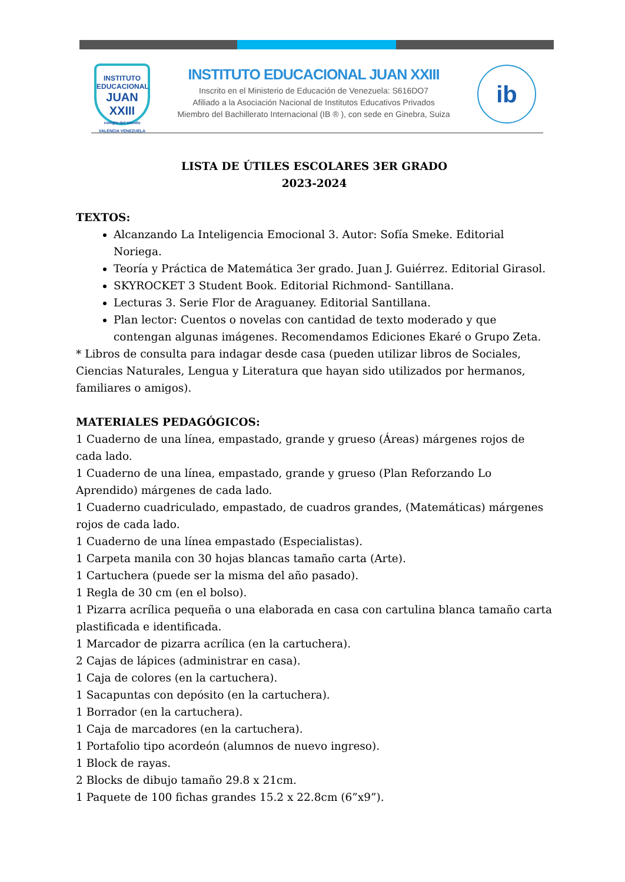INSTITUTO EDUCACIONAL
JUAN XXIII
colegio del mundo
VALENCIA VENEZUELA
INSTITUTO EDUCACIONAL JUAN XXIII
Inscrito en el Ministerio de Educación de Venezuela: S616DO7
Afiliado a la Asociación Nacional de Institutos Educativos Privados
Miembro del Bachillerato Internacional (IB ® ), con sede en Ginebra, Suiza
ib
LISTA DE ÚTILES ESCOLARES 3ER GRADO
2023-2024
TEXTOS:
Alcanzando La Inteligencia Emocional 3. Autor: Sofía Smeke. Editorial Noriega.
Teoría y Práctica de Matemática 3er grado. Juan J. Guiérrez. Editorial Girasol.
SKYROCKET 3 Student Book. Editorial Richmond- Santillana.
Lecturas 3. Serie Flor de Araguaney. Editorial Santillana.
Plan lector: Cuentos o novelas con cantidad de texto moderado y que contengan algunas imágenes. Recomendamos Ediciones Ekaré o Grupo Zeta.
* Libros de consulta para indagar desde casa (pueden utilizar libros de Sociales, Ciencias Naturales, Lengua y Literatura que hayan sido utilizados por hermanos, familiares o amigos).
MATERIALES PEDAGÓGICOS:
1 Cuaderno de una línea, empastado, grande y grueso (Áreas) márgenes rojos de cada lado.
1 Cuaderno de una línea, empastado, grande y grueso (Plan Reforzando Lo Aprendido) márgenes de cada lado.
1 Cuaderno cuadriculado, empastado, de cuadros grandes, (Matemáticas) márgenes rojos de cada lado.
1 Cuaderno de una línea empastado (Especialistas).
1 Carpeta manila con 30 hojas blancas tamaño carta (Arte).
1 Cartuchera (puede ser la misma del año pasado).
1 Regla de 30 cm (en el bolso).
1 Pizarra acrílica pequeña o una elaborada en casa con cartulina blanca tamaño carta plastificada e identificada.
1 Marcador de pizarra acrílica (en la cartuchera).
2 Cajas de lápices (administrar en casa).
1 Caja de colores (en la cartuchera).
1 Sacapuntas con depósito (en la cartuchera).
1 Borrador (en la cartuchera).
1 Caja de marcadores (en la cartuchera).
1 Portafolio tipo acordeón (alumnos de nuevo ingreso).
1 Block de rayas.
2 Blocks de dibujo tamaño 29.8 x 21cm.
1 Paquete de 100 fichas grandes 15.2 x 22.8cm (6”x9”).